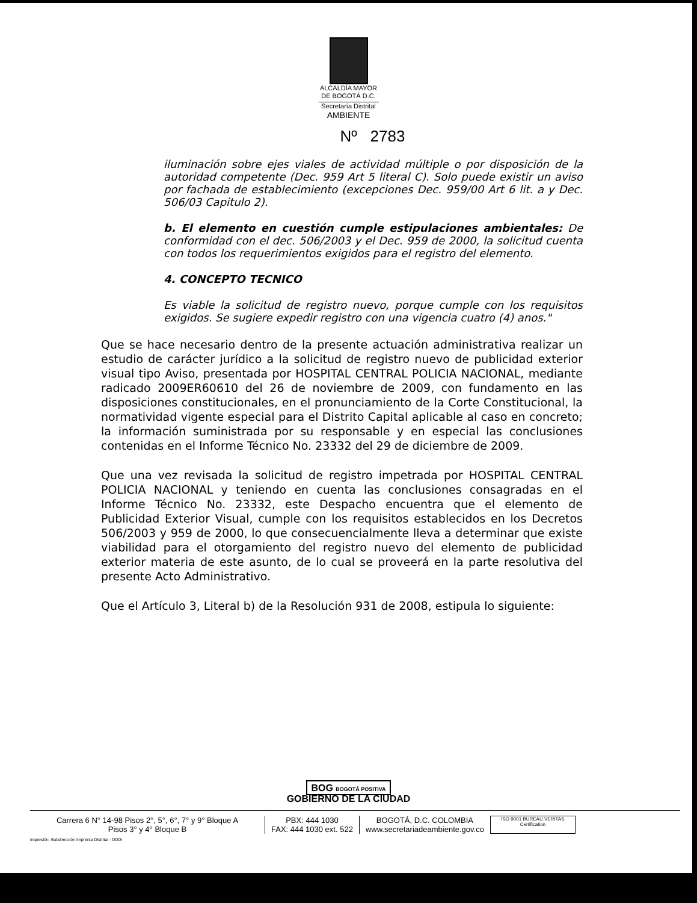ALCALDÍA MAYOR
DE BOGOTÁ D.C.
Secretaría Distrital
AMBIENTE
Nº 2783
iluminación sobre ejes viales de actividad múltiple o por disposición de la autoridad competente (Dec. 959 Art 5 literal C). Solo puede existir un aviso por fachada de establecimiento (excepciones Dec. 959/00 Art 6 lit. a y Dec. 506/03 Capitulo 2).
b. El elemento en cuestión cumple estipulaciones ambientales: De conformidad con el dec. 506/2003 y el Dec. 959 de 2000, la solicitud cuenta con todos los requerimientos exigidos para el registro del elemento.
4. CONCEPTO TECNICO
Es viable la solicitud de registro nuevo, porque cumple con los requisitos exigidos. Se sugiere expedir registro con una vigencia cuatro (4) anos."
Que se hace necesario dentro de la presente actuación administrativa realizar un estudio de carácter jurídico a la solicitud de registro nuevo de publicidad exterior visual tipo Aviso, presentada por HOSPITAL CENTRAL POLICIA NACIONAL, mediante radicado 2009ER60610 del 26 de noviembre de 2009, con fundamento en las disposiciones constitucionales, en el pronunciamiento de la Corte Constitucional, la normatividad vigente especial para el Distrito Capital aplicable al caso en concreto; la información suministrada por su responsable y en especial las conclusiones contenidas en el Informe Técnico No. 23332 del 29 de diciembre de 2009.
Que una vez revisada la solicitud de registro impetrada por HOSPITAL CENTRAL POLICIA NACIONAL y teniendo en cuenta las conclusiones consagradas en el Informe Técnico No. 23332, este Despacho encuentra que el elemento de Publicidad Exterior Visual, cumple con los requisitos establecidos en los Decretos 506/2003 y 959 de 2000, lo que consecuencialmente lleva a determinar que existe viabilidad para el otorgamiento del registro nuevo del elemento de publicidad exterior materia de este asunto, de lo cual se proveerá en la parte resolutiva del presente Acto Administrativo.
Que el Artículo 3, Literal b) de la Resolución 931 de 2008, estipula lo siguiente:
BOG BOGOTÁ POSITIVA
GOBIERNO DE LA CIUDAD
Carrera 6 N° 14-98 Pisos 2°, 5°, 6°, 7° y 9° Bloque A
Pisos 3° y 4° Bloque B
PBX: 444 1030
FAX: 444 1030 ext. 522
BOGOTÁ, D.C. COLOMBIA
www.secretariadeambiente.gov.co
ISO 9001 BUREAU VERITAS Certification
Impresión: Subdirección Imprenta Distrital - DDDI